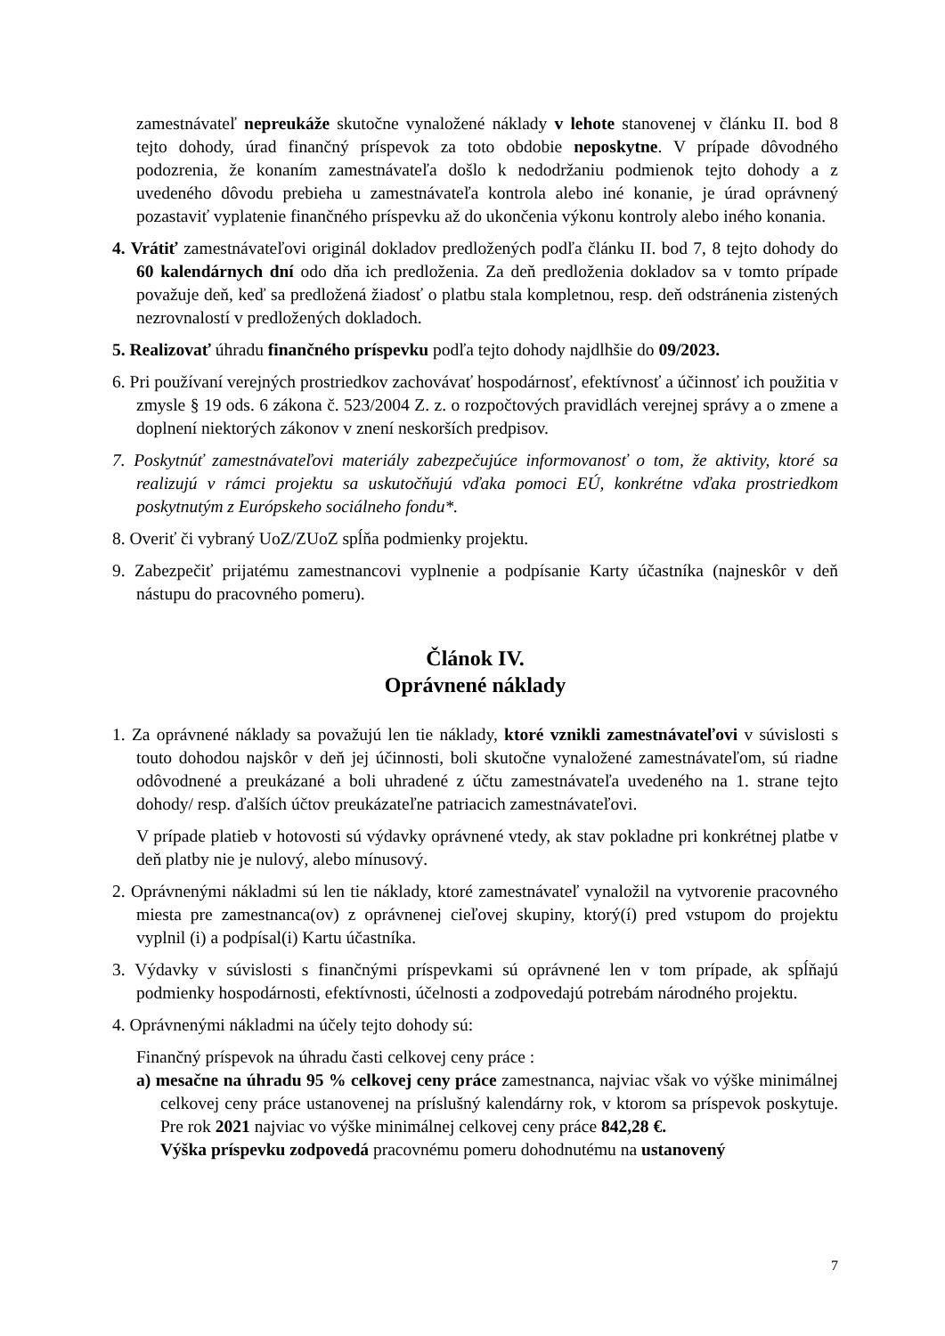zamestnávateľ nepreukáže skutočne vynaložené náklady v lehote stanovenej v článku II. bod 8 tejto dohody, úrad finančný príspevok za toto obdobie neposkytne. V prípade dôvodného podozrenia, že konaním zamestnávateľa došlo k nedodržaniu podmienok tejto dohody a z uvedeného dôvodu prebieha u zamestnávateľa kontrola alebo iné konanie, je úrad oprávnený pozastaviť vyplatenie finančného príspevku až do ukončenia výkonu kontroly alebo iného konania.
4. Vrátiť zamestnávateľovi originál dokladov predložených podľa článku II. bod 7, 8 tejto dohody do 60 kalendárnych dní odo dňa ich predloženia. Za deň predloženia dokladov sa v tomto prípade považuje deň, keď sa predložená žiadosť o platbu stala kompletnou, resp. deň odstránenia zistených nezrovnalostí v predložených dokladoch.
5. Realizovať úhradu finančného príspevku podľa tejto dohody najdlhšie do 09/2023.
6. Pri používaní verejných prostriedkov zachovávať hospodárnosť, efektívnosť a účinnosť ich použitia v zmysle § 19 ods. 6 zákona č. 523/2004 Z. z. o rozpočtových pravidlách verejnej správy a o zmene a doplnení niektorých zákonov v znení neskorších predpisov.
7. Poskytnúť zamestnávateľovi materiály zabezpečujúce informovanosť o tom, že aktivity, ktoré sa realizujú v rámci projektu sa uskutočňujú vďaka pomoci EÚ, konkrétne vďaka prostriedkom poskytnutým z Európskeho sociálneho fondu*.
8. Overiť či vybraný UoZ/ZUoZ spĺňa podmienky projektu.
9. Zabezpečiť prijatému zamestnancovi vyplnenie a podpísanie Karty účastníka (najneskôr v deň nástupu do pracovného pomeru).
Článok IV.
Oprávnené náklady
1. Za oprávnené náklady sa považujú len tie náklady, ktoré vznikli zamestnávateľovi v súvislosti s touto dohodou najskôr v deň jej účinnosti, boli skutočne vynaložené zamestnávateľom, sú riadne odôvodnené a preukázané a boli uhradené z účtu zamestnávateľa uvedeného na 1. strane tejto dohody/ resp. ďalších účtov preukázateľne patriacich zamestnávateľovi.
V prípade platieb v hotovosti sú výdavky oprávnené vtedy, ak stav pokladne pri konkrétnej platbe v deň platby nie je nulový, alebo mínusový.
2. Oprávnenými nákladmi sú len tie náklady, ktoré zamestnávateľ vynaložil na vytvorenie pracovného miesta pre zamestnanca(ov) z oprávnenej cieľovej skupiny, ktorý(í) pred vstupom do projektu vyplnil (i) a podpísal(i) Kartu účastníka.
3. Výdavky v súvislosti s finančnými príspevkami sú oprávnené len v tom prípade, ak spĺňajú podmienky hospodárnosti, efektívnosti, účelnosti a zodpovedajú potrebám národného projektu.
4. Oprávnenými nákladmi na účely tejto dohody sú:
Finančný príspevok na úhradu časti celkovej ceny práce :
a) mesačne na úhradu 95 % celkovej ceny práce zamestnanca, najviac však vo výške minimálnej celkovej ceny práce ustanovenej na príslušný kalendárny rok, v ktorom sa príspevok poskytuje. Pre rok 2021 najviac vo výške minimálnej celkovej ceny práce 842,28 €.
Výška príspevku zodpovedá pracovnému pomeru dohodnutému na ustanovený
7